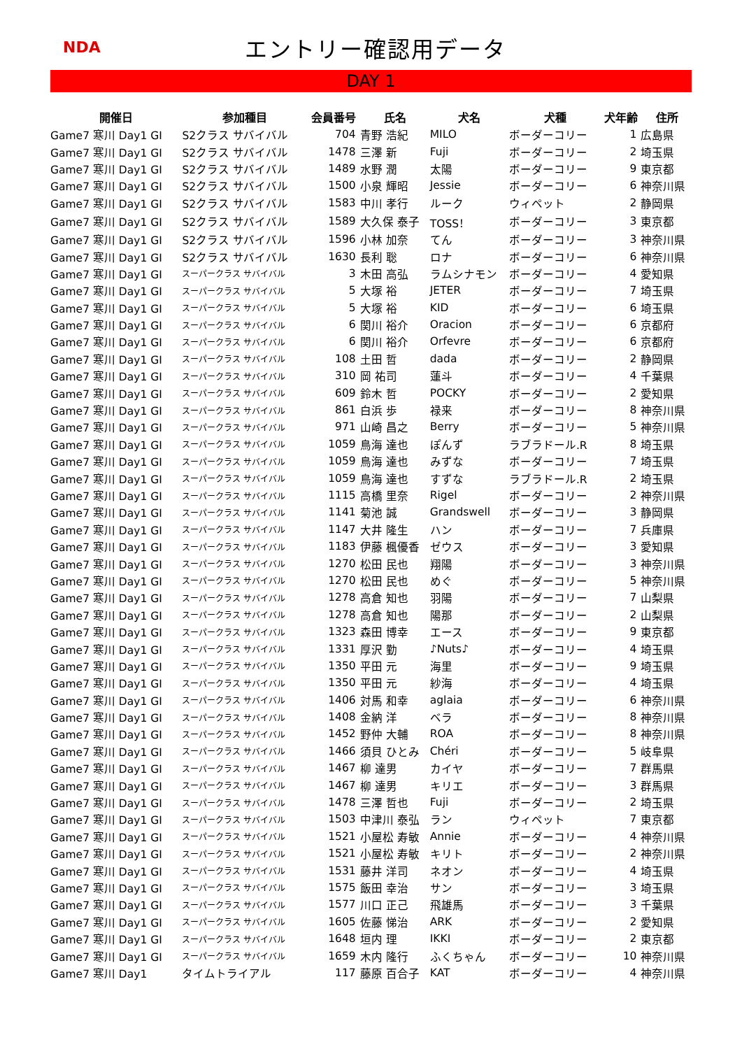NDA
エントリー確認用データ
DAY 1
| 開催日 | 参加種目 | 会員番号 | 氏名 | 犬名 | 犬種 | 犬年齢 | 住所 |
| --- | --- | --- | --- | --- | --- | --- | --- |
| Game7 寒川 Day1 GI | S2クラス サバイバル | 704 | 青野 浩紀 | MILO | ボーダーコリー | 1 | 広島県 |
| Game7 寒川 Day1 GI | S2クラス サバイバル | 1478 | 三澤 新 | Fuji | ボーダーコリー | 2 | 埼玉県 |
| Game7 寒川 Day1 GI | S2クラス サバイバル | 1489 | 水野 潤 | 太陽 | ボーダーコリー | 9 | 東京都 |
| Game7 寒川 Day1 GI | S2クラス サバイバル | 1500 | 小泉 輝昭 | Jessie | ボーダーコリー | 6 | 神奈川県 |
| Game7 寒川 Day1 GI | S2クラス サバイバル | 1583 | 中川 孝行 | ルーク | ウィペット | 2 | 静岡県 |
| Game7 寒川 Day1 GI | S2クラス サバイバル | 1589 | 大久保 泰子 | TOSS！ | ボーダーコリー | 3 | 東京都 |
| Game7 寒川 Day1 GI | S2クラス サバイバル | 1596 | 小林 加奈 | てん | ボーダーコリー | 3 | 神奈川県 |
| Game7 寒川 Day1 GI | S2クラス サバイバル | 1630 | 長利 聡 | ロナ | ボーダーコリー | 6 | 神奈川県 |
| Game7 寒川 Day1 GI | スーパークラス サバイバル | 3 | 木田 高弘 | ラムシナモン | ボーダーコリー | 4 | 愛知県 |
| Game7 寒川 Day1 GI | スーパークラス サバイバル | 5 | 大塚 裕 | JETER | ボーダーコリー | 7 | 埼玉県 |
| Game7 寒川 Day1 GI | スーパークラス サバイバル | 5 | 大塚 裕 | KID | ボーダーコリー | 6 | 埼玉県 |
| Game7 寒川 Day1 GI | スーパークラス サバイバル | 6 | 関川 裕介 | Oracion | ボーダーコリー | 6 | 京都府 |
| Game7 寒川 Day1 GI | スーパークラス サバイバル | 6 | 関川 裕介 | Orfevre | ボーダーコリー | 6 | 京都府 |
| Game7 寒川 Day1 GI | スーパークラス サバイバル | 108 | 土田 哲 | dada | ボーダーコリー | 2 | 静岡県 |
| Game7 寒川 Day1 GI | スーパークラス サバイバル | 310 | 岡 祐司 | 蓮斗 | ボーダーコリー | 4 | 千葉県 |
| Game7 寒川 Day1 GI | スーパークラス サバイバル | 609 | 鈴木 哲 | POCKY | ボーダーコリー | 2 | 愛知県 |
| Game7 寒川 Day1 GI | スーパークラス サバイバル | 861 | 白浜 歩 | 禄来 | ボーダーコリー | 8 | 神奈川県 |
| Game7 寒川 Day1 GI | スーパークラス サバイバル | 971 | 山崎 昌之 | Berry | ボーダーコリー | 5 | 神奈川県 |
| Game7 寒川 Day1 GI | スーパークラス サバイバル | 1059 | 鳥海 達也 | ぽんず | ラブラドール.R | 8 | 埼玉県 |
| Game7 寒川 Day1 GI | スーパークラス サバイバル | 1059 | 鳥海 達也 | みずな | ボーダーコリー | 7 | 埼玉県 |
| Game7 寒川 Day1 GI | スーパークラス サバイバル | 1059 | 鳥海 達也 | すずな | ラブラドール.R | 2 | 埼玉県 |
| Game7 寒川 Day1 GI | スーパークラス サバイバル | 1115 | 高橋 里奈 | Rigel | ボーダーコリー | 2 | 神奈川県 |
| Game7 寒川 Day1 GI | スーパークラス サバイバル | 1141 | 菊池 誠 | Grandswell | ボーダーコリー | 3 | 静岡県 |
| Game7 寒川 Day1 GI | スーパークラス サバイバル | 1147 | 大井 隆生 | ハン | ボーダーコリー | 7 | 兵庫県 |
| Game7 寒川 Day1 GI | スーパークラス サバイバル | 1183 | 伊藤 楓優香 | ゼウス | ボーダーコリー | 3 | 愛知県 |
| Game7 寒川 Day1 GI | スーパークラス サバイバル | 1270 | 松田 民也 | 翔陽 | ボーダーコリー | 3 | 神奈川県 |
| Game7 寒川 Day1 GI | スーパークラス サバイバル | 1270 | 松田 民也 | めぐ | ボーダーコリー | 5 | 神奈川県 |
| Game7 寒川 Day1 GI | スーパークラス サバイバル | 1278 | 高倉 知也 | 羽陽 | ボーダーコリー | 7 | 山梨県 |
| Game7 寒川 Day1 GI | スーパークラス サバイバル | 1278 | 高倉 知也 | 陽那 | ボーダーコリー | 2 | 山梨県 |
| Game7 寒川 Day1 GI | スーパークラス サバイバル | 1323 | 森田 博幸 | エース | ボーダーコリー | 9 | 東京都 |
| Game7 寒川 Day1 GI | スーパークラス サバイバル | 1331 | 厚沢 勤 | ♪Nuts♪ | ボーダーコリー | 4 | 埼玉県 |
| Game7 寒川 Day1 GI | スーパークラス サバイバル | 1350 | 平田 元 | 海里 | ボーダーコリー | 9 | 埼玉県 |
| Game7 寒川 Day1 GI | スーパークラス サバイバル | 1350 | 平田 元 | 紗海 | ボーダーコリー | 4 | 埼玉県 |
| Game7 寒川 Day1 GI | スーパークラス サバイバル | 1406 | 対馬 和幸 | aglaia | ボーダーコリー | 6 | 神奈川県 |
| Game7 寒川 Day1 GI | スーパークラス サバイバル | 1408 | 金納 洋 | ベラ | ボーダーコリー | 8 | 神奈川県 |
| Game7 寒川 Day1 GI | スーパークラス サバイバル | 1452 | 野仲 大輔 | ROA | ボーダーコリー | 8 | 神奈川県 |
| Game7 寒川 Day1 GI | スーパークラス サバイバル | 1466 | 須貝 ひとみ | Chéri | ボーダーコリー | 5 | 岐阜県 |
| Game7 寒川 Day1 GI | スーパークラス サバイバル | 1467 | 柳 達男 | カイヤ | ボーダーコリー | 7 | 群馬県 |
| Game7 寒川 Day1 GI | スーパークラス サバイバル | 1467 | 柳 達男 | キリエ | ボーダーコリー | 3 | 群馬県 |
| Game7 寒川 Day1 GI | スーパークラス サバイバル | 1478 | 三澤 哲也 | Fuji | ボーダーコリー | 2 | 埼玉県 |
| Game7 寒川 Day1 GI | スーパークラス サバイバル | 1503 | 中津川 泰弘 | ラン | ウィペット | 7 | 東京都 |
| Game7 寒川 Day1 GI | スーパークラス サバイバル | 1521 | 小屋松 寿敏 | Annie | ボーダーコリー | 4 | 神奈川県 |
| Game7 寒川 Day1 GI | スーパークラス サバイバル | 1521 | 小屋松 寿敏 | キリト | ボーダーコリー | 2 | 神奈川県 |
| Game7 寒川 Day1 GI | スーパークラス サバイバル | 1531 | 藤井 洋司 | ネオン | ボーダーコリー | 4 | 埼玉県 |
| Game7 寒川 Day1 GI | スーパークラス サバイバル | 1575 | 飯田 幸治 | サン | ボーダーコリー | 3 | 埼玉県 |
| Game7 寒川 Day1 GI | スーパークラス サバイバル | 1577 | 川口 正己 | 飛雄馬 | ボーダーコリー | 3 | 千葉県 |
| Game7 寒川 Day1 GI | スーパークラス サバイバル | 1605 | 佐藤 悌治 | ARK | ボーダーコリー | 2 | 愛知県 |
| Game7 寒川 Day1 GI | スーパークラス サバイバル | 1648 | 垣内 理 | IKKI | ボーダーコリー | 2 | 東京都 |
| Game7 寒川 Day1 GI | スーパークラス サバイバル | 1659 | 木内 隆行 | ふくちゃん | ボーダーコリー | 10 | 神奈川県 |
| Game7 寒川 Day1 | タイムトライアル | 117 | 藤原 百合子 | KAT | ボーダーコリー | 4 | 神奈川県 |